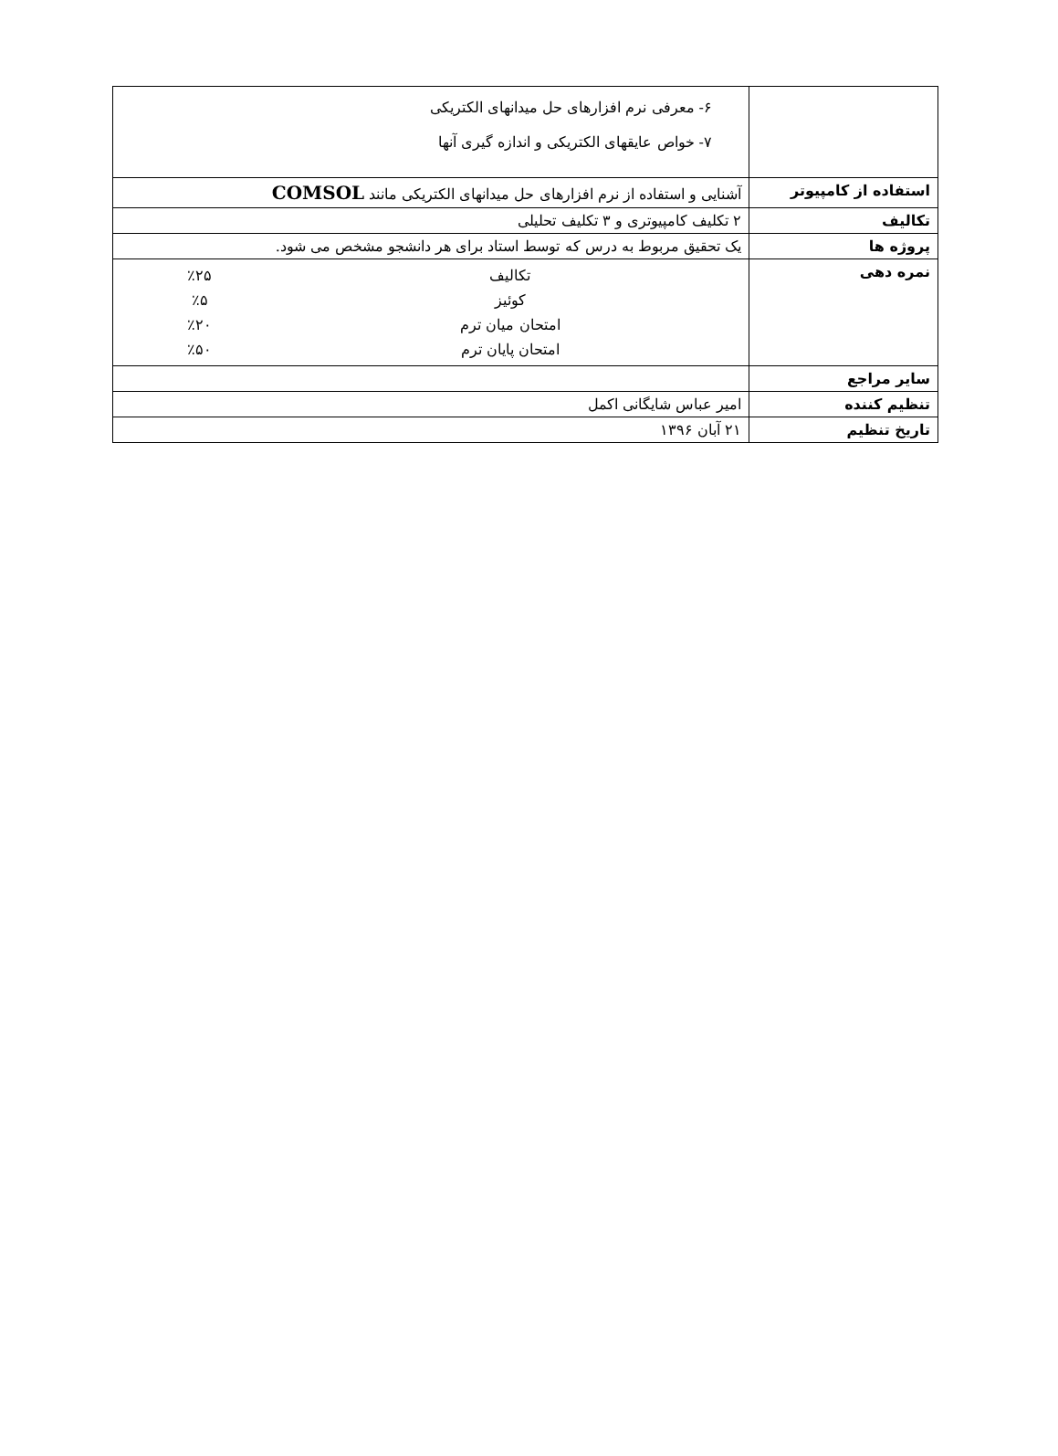| | ۶- معرفی نرم افزارهای حل میدانهای الکتریکی ۷- خواص عایقهای الکتریکی و اندازه گیری آنها |
| استفاده از کامپیوتر | آشنایی و استفاده از نرم افزارهای حل میدانهای الکتریکی مانند COMSOL |
| تکالیف | ۲ تکلیف کامپیوتری و ۳ تکلیف تحلیلی |
| پروژه ها | یک تحقیق مربوط به درس که توسط استاد برای هر دانشجو مشخص می شود. |
| نمره دهی | / تکالیف / ٪۲۵ / / کوئیز / ٪۵ / / امتحان میان ترم / ٪۲۰ / / امتحان پایان ترم / ٪۵۰ / |
| سایر مراجع | |
| تنظیم کننده | امیر عباس شایگانی اکمل |
| تاریخ تنظیم | ۲۱ آبان ۱۳۹۶ |